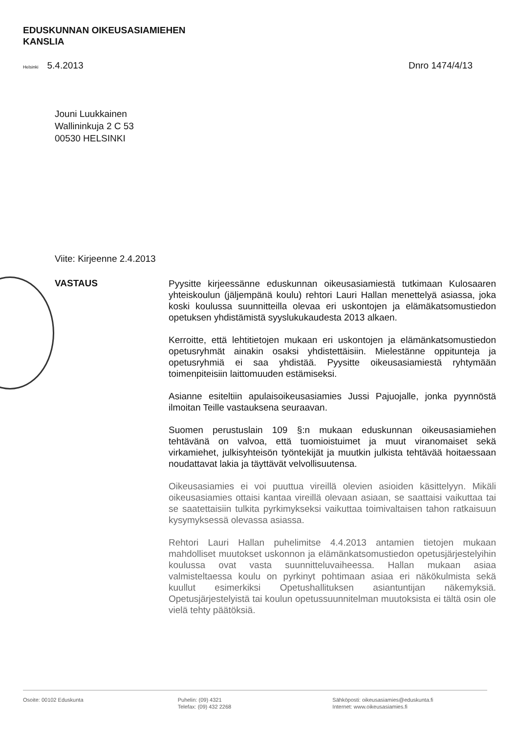EDUSKUNNAN OIKEUSASIAMIEHEN
KANSLIA
Helsinki 5.4.2013 Dnro 1474/4/13
Jouni Luukkainen
Wallininkuja 2 C 53
00530 HELSINKI
Viite: Kirjeenne 2.4.2013
VASTAUS
Pyysitte kirjeessänne eduskunnan oikeusasiamiestä tutkimaan Kulosaaren yhteiskoulun (jäljempänä koulu) rehtori Lauri Hallan menettelyä asiassa, joka koski koulussa suunnitteilla olevaa eri uskontojen ja elämäkatsomustiedon opetuksen yhdistämistä syyslukukaudesta 2013 alkaen.
Kerroitte, että lehtitietojen mukaan eri uskontojen ja elämänkatsomustiedon opetusryhmät ainakin osaksi yhdistettäisiin. Mielestänne oppitunteja ja opetusryhmiä ei saa yhdistää. Pyysitte oikeusasiamiestä ryhtymään toimenpiteisiin laittomuuden estämiseksi.
Asianne esiteltiin apulaisoikeusasiamies Jussi Pajuojalle, jonka pyynnöstä ilmoitan Teille vastauksena seuraavan.
Suomen perustuslain 109 §:n mukaan eduskunnan oikeusasiamiehen tehtävänä on valvoa, että tuomioistuimet ja muut viranomaiset sekä virkamiehet, julkisyhteisön työntekijät ja muutkin julkista tehtävää hoitaessaan noudattavat lakia ja täyttävät velvollisuutensa.
Oikeusasiamies ei voi puuttua vireillä olevien asioiden käsittelyyn. Mikäli oikeusasiamies ottaisi kantaa vireillä olevaan asiaan, se saattaisi vaikuttaa tai se saatettaisiin tulkita pyrkimykseksi vaikuttaa toimivaltaisen tahon ratkaisuun kysymyksessä olevassa asiassa.
Rehtori Lauri Hallan puhelimitse 4.4.2013 antamien tietojen mukaan mahdolliset muutokset uskonnon ja elämänkatsomustiedon opetusjärjestelyihin koulussa ovat vasta suunnitteluvaiheessa. Hallan mukaan asiaa valmisteltaessa koulu on pyrkinyt pohtimaan asiaa eri näkökulmista sekä kuullut esimerkiksi Opetushallituksen asiantuntijan näkemyksiä. Opetusjärjestelyistä tai koulun opetussuunnitelman muutoksista ei tältä osin ole vielä tehty päätöksiä.
Osoite: 00102 Eduskunta Puhelin: (09) 4321
Telefax: (09) 432 2268
Sähköposti: oikeusasiamies@eduskunta.fi
Internet: www.oikeusasiamies.fi